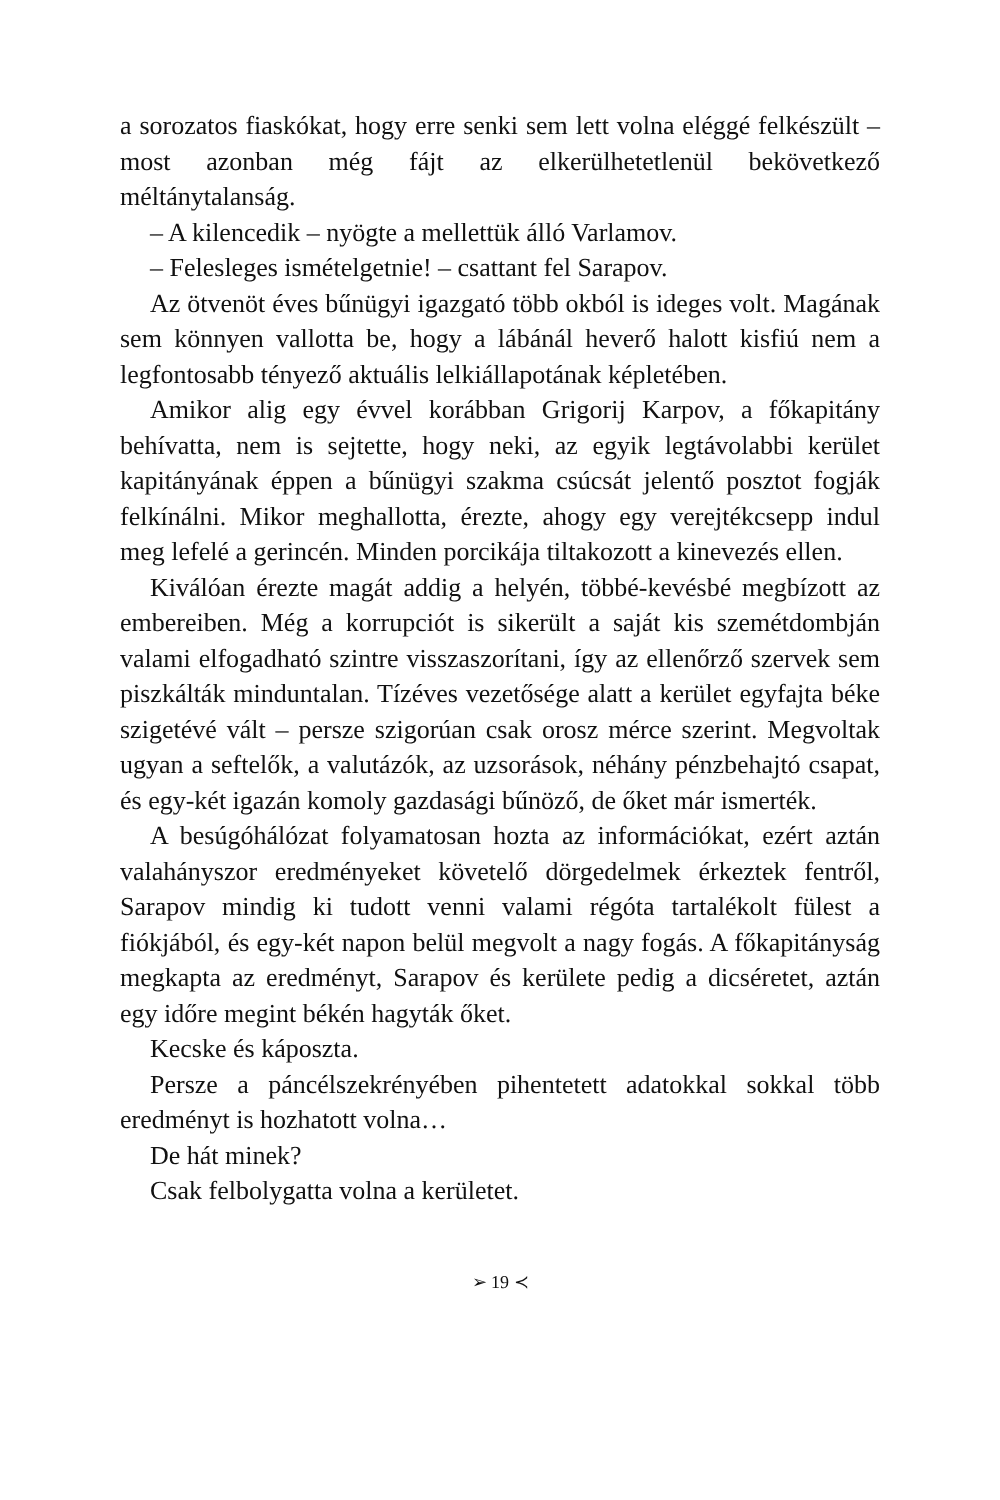a sorozatos fiaskókat, hogy erre senki sem lett volna eléggé felkészült – most azonban még fájt az elkerülhetetlenül bekövetkező méltánytalanság.
– A kilencedik – nyögte a mellettük álló Varlamov.
– Felesleges ismételgetnie! – csattant fel Sarapov.
Az ötvenöt éves bűnügyi igazgató több okból is ideges volt. Magának sem könnyen vallotta be, hogy a lábánál heverő halott kisfiú nem a legfontosabb tényező aktuális lelkiállapotának képletében.
Amikor alig egy évvel korábban Grigorij Karpov, a főkapitány behívatta, nem is sejtette, hogy neki, az egyik legtávolabbi kerület kapitányának éppen a bűnügyi szakma csúcsát jelentő posztot fogják felkínálni. Mikor meghallotta, érezte, ahogy egy verejtékcsepp indul meg lefelé a gerincén. Minden porcikája tiltakozott a kinevezés ellen.
Kiválóan érezte magát addig a helyén, többé-kevésbé megbízott az embereiben. Még a korrupciót is sikerült a saját kis szemétdombján valami elfogadható szintre visszaszorítani, így az ellenőrző szervek sem piszkálták minduntalan. Tízéves vezetősége alatt a kerület egyfajta béke szigetévé vált – persze szigorúan csak orosz mérce szerint. Megvoltak ugyan a seftelők, a valutázók, az uzsorások, néhány pénzbehajtó csapat, és egy-két igazán komoly gazdasági bűnöző, de őket már ismerték.
A besúgóhálózat folyamatosan hozta az információkat, ezért aztán valahányszor eredményeket követelő dörgedelmek érkeztek fentről, Sarapov mindig ki tudott venni valami régóta tartalékolt fülest a fiókjából, és egy-két napon belül megvolt a nagy fogás. A főkapitányság megkapta az eredményt, Sarapov és kerülete pedig a dicséretet, aztán egy időre megint békén hagyták őket.
Kecske és káposzta.
Persze a páncélszekrényében pihentetett adatokkal sokkal több eredményt is hozhatott volna…
De hát minek?
Csak felbolygatta volna a kerületet.
➢ 19 ≺